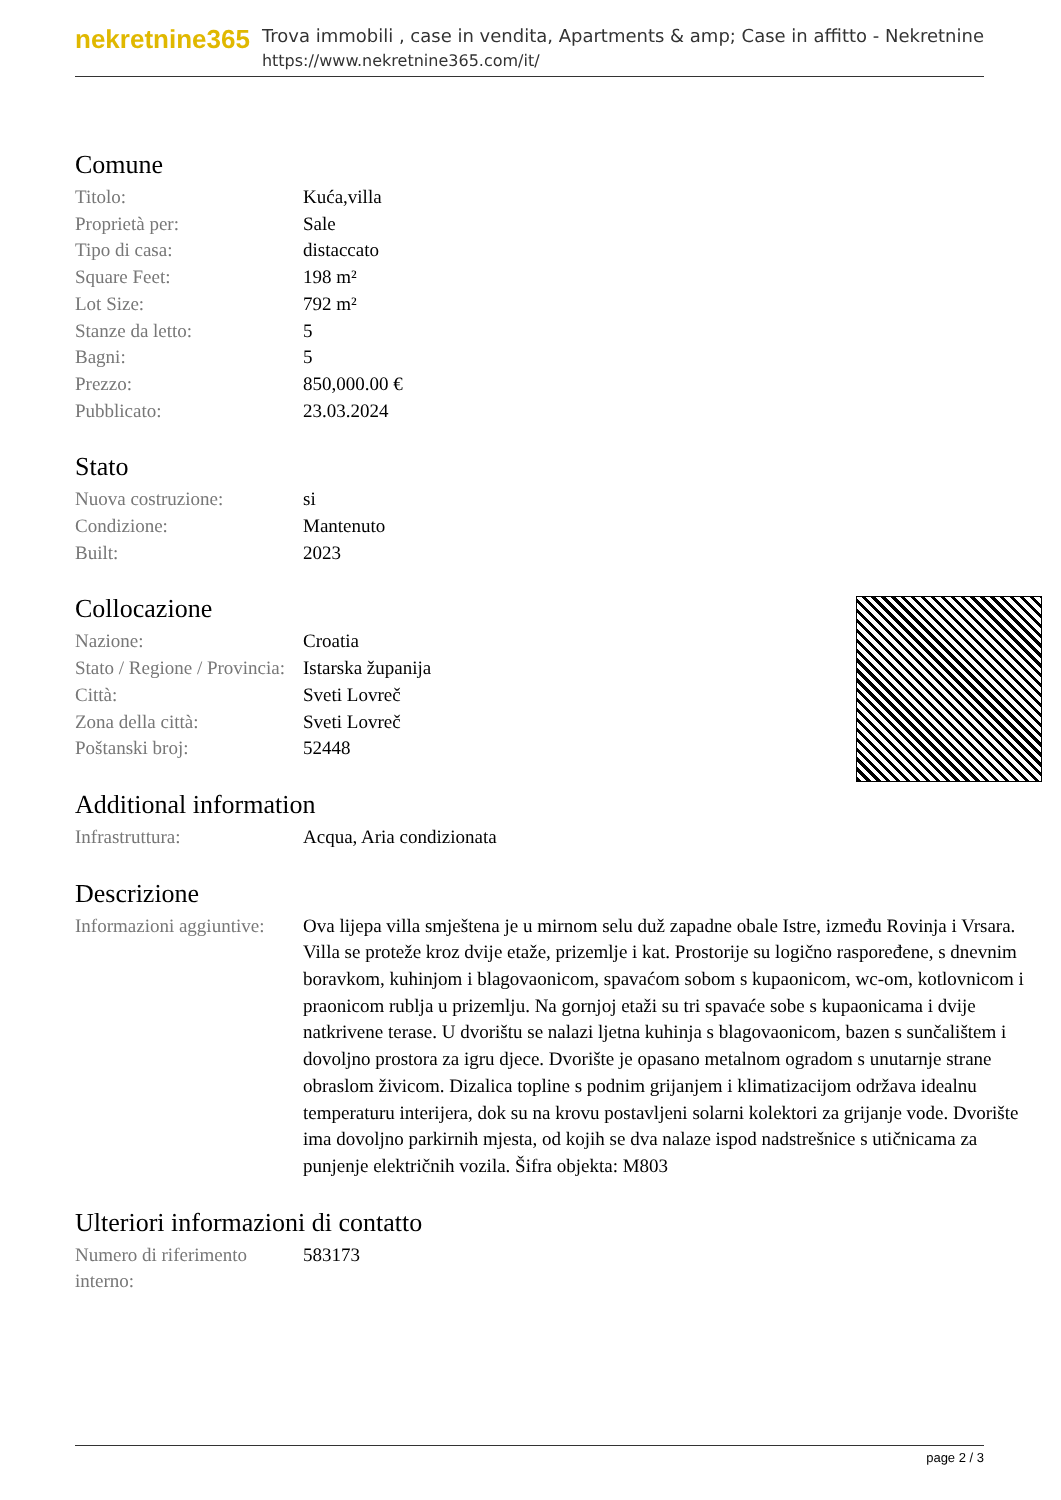nekretnine365
Trova immobili , case in vendita, Apartments & amp; Case in affitto - Nekretnine
https://www.nekretnine365.com/it/
Comune
| Titolo: | Kuća,villa |
| Proprietà per: | Sale |
| Tipo di casa: | distaccato |
| Square Feet: | 198 m² |
| Lot Size: | 792 m² |
| Stanze da letto: | 5 |
| Bagni: | 5 |
| Prezzo: | 850,000.00 € |
| Pubblicato: | 23.03.2024 |
Stato
| Nuova costruzione: | si |
| Condizione: | Mantenuto |
| Built: | 2023 |
Collocazione
| Nazione: | Croatia |
| Stato / Regione / Provincia: | Istarska županija |
| Città: | Sveti Lovreč |
| Zona della città: | Sveti Lovreč |
| Poštanski broj: | 52448 |
Additional information
| Infrastruttura: | Acqua, Aria condizionata |
Descrizione
| Informazioni aggiuntive: | Ova lijepa villa smještena je u mirnom selu duž zapadne obale Istre, između Rovinja i Vrsara. Villa se proteže kroz dvije etaže, prizemlje i kat. Prostorije su logično raspoređene, s dnevnim boravkom, kuhinjom i blagovaonicom, spavaćom sobom s kupaonicom, wc-om, kotlovnicom i praonicom rublja u prizemlju. Na gornjoj etaži su tri spavaće sobe s kupaonicama i dvije natkrivene terase. U dvorištu se nalazi ljetna kuhinja s blagovaonicom, bazen s sunčalištem i dovoljno prostora za igru djece. Dvorište je opasano metalnom ogradom s unutarnje strane obraslom živicom. Dizalica topline s podnim grijanjem i klimatizacijom održava idealnu temperaturu interijera, dok su na krovu postavljeni solarni kolektori za grijanje vode. Dvorište ima dovoljno parkirnih mjesta, od kojih se dva nalaze ispod nadstrešnice s utičnicama za punjenje električnih vozila. Šifra objekta: M803 |
Ulteriori informazioni di contatto
| Numero di riferimento interno: | 583173 |
page 2 / 3